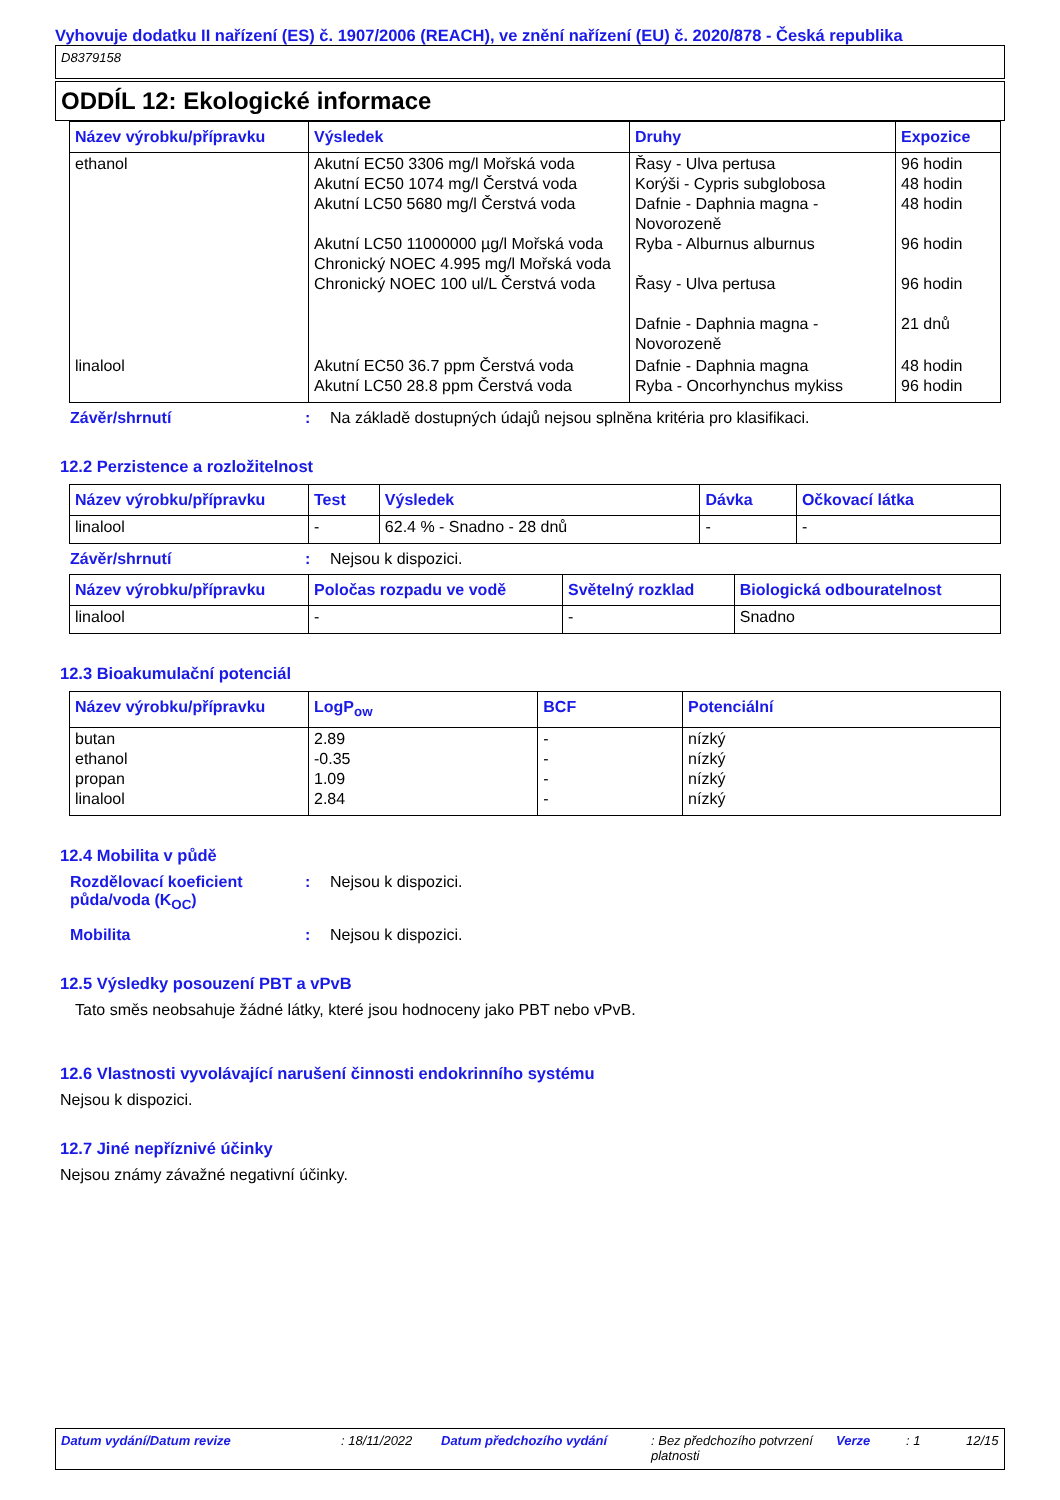Vyhovuje dodatku II nařízení (ES) č. 1907/2006 (REACH), ve znění nařízení (EU) č. 2020/878 - Česká republika
D8379158
ODDÍL 12: Ekologické informace
| Název výrobku/přípravku | Výsledek | Druhy | Expozice |
| --- | --- | --- | --- |
| ethanol | Akutní EC50 3306 mg/l Mořská voda Akutní EC50 1074 mg/l Čerstvá voda Akutní LC50 5680 mg/l Čerstvá voda Akutní LC50 11000000 µg/l Mořská voda Chronický NOEC 4.995 mg/l Mořská voda Chronický NOEC 100 ul/L Čerstvá voda | Řasy - Ulva pertusa Korýši - Cypris subglobosa Dafnie - Daphnia magna - Novorozeně Ryba - Alburnus alburnus Řasy - Ulva pertusa Dafnie - Daphnia magna - Novorozeně | 96 hodin 48 hodin 48 hodin 96 hodin 96 hodin 21 dnů |
| linalool | Akutní EC50 36.7 ppm Čerstvá voda Akutní LC50 28.8 ppm Čerstvá voda | Dafnie - Daphnia magna Ryba - Oncorhynchus mykiss | 48 hodin 96 hodin |
Závěr/shrnutí : Na základě dostupných údajů nejsou splněna kritéria pro klasifikaci.
12.2 Perzistence a rozložitelnost
| Název výrobku/přípravku | Test | Výsledek | Dávka | Očkovací látka |
| --- | --- | --- | --- | --- |
| linalool | - | 62.4 % - Snadno - 28 dnů | - | - |
Závěr/shrnutí : Nejsou k dispozici.
| Název výrobku/přípravku | Poločas rozpadu ve vodě | Světelný rozklad | Biologická odbouratelnost |
| --- | --- | --- | --- |
| linalool | - | - | Snadno |
12.3 Bioakumulační potenciál
| Název výrobku/přípravku | LogP<sub>ow</sub> | BCF | Potenciální |
| --- | --- | --- | --- |
| butan ethanol propan linalool | 2.89 -0.35 1.09 2.84 | - - - - | nízký nízký nízký nízký |
12.4 Mobilita v půdě
Rozdělovací koeficient půda/voda (K<sub>OC</sub>)
: Nejsou k dispozici.
Mobilita : Nejsou k dispozici.
12.5 Výsledky posouzení PBT a vPvB
Tato směs neobsahuje žádné látky, které jsou hodnoceny jako PBT nebo vPvB.
12.6 Vlastnosti vyvolávající narušení činnosti endokrinního systému
Nejsou k dispozici.
12.7 Jiné nepříznivé účinky
Nejsou známy závažné negativní účinky.
Datum vydání/Datum revize : 18/11/2022 Datum předchozího vydání : Bez předchozího potvrzení platnosti
Verze : 1 12/15